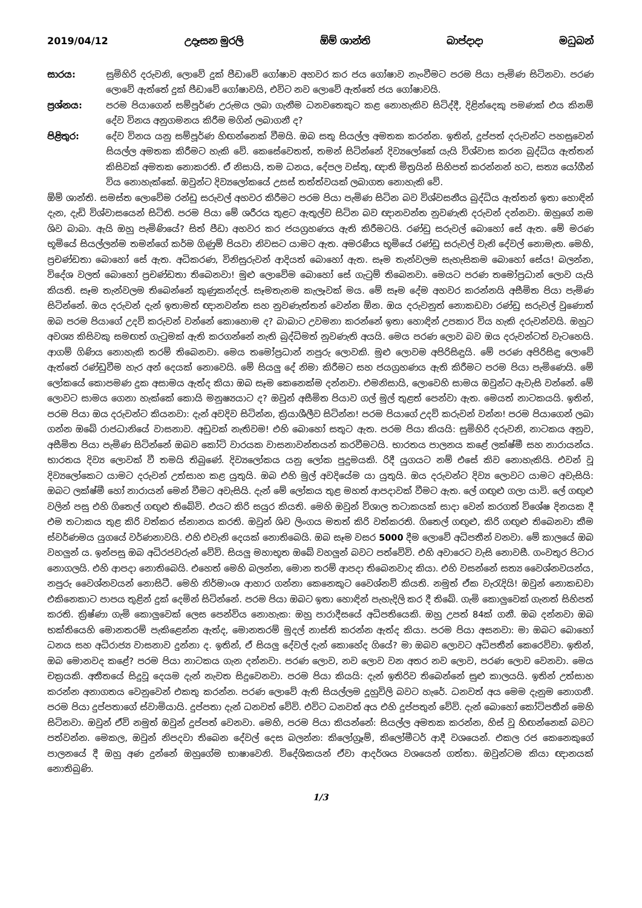2019/04/12 උදෑසන මුරලි ඕම් ශාන්ති බාප්දාදා මධුබන්
සාරය: සුමිහිරි දරුවනි, ලොවේ දුක් පීඩාවේ ගෝෂාව අහවර කර ජය ගෝෂාව නැංවීමට පරම පියා පැමිණ සිටිනවා. පරණ ලොවේ ඇත්තේ දුක් පීඩාවේ ගෝෂාවයි, එවිට නව ලොවේ ඇත්තේ ජය ගෝෂාවයි.
ප්‍රශ්නය: පරම පියාගෙන් සම්පූර්ණ උරුමය ලබා ගැනීම ධනවතෙකුට කළ නොහැකිව සිටිද්දී, දිළින්දෙකු පමණක් එය කිනම් දේව විනය අනුගමනය කිරීම මගින් ලබාගනී ද?
පිළිතුර: දේව විනය යනු සම්පූර්ණ හිඟන්නෙක් වීමයි. ඔබ සතු සියල්ල අමතක කරන්න. ඉතින්, දුප්පත් දරුවන්ට පහසුවෙන් සියල්ල අමතක කිරීමට හැකි වේ. කෙසේවෙතත්, තමන් සිටින්නේ දිව්‍යලෝකේ යැයි විශ්වාස කරන බුද්ධිය ඇත්තන් කිසිවක් අමතක නොකරති. ඒ නිසායි, තම ධනය, දේපල වස්තු, ඥාති මිත්‍රයින් සිහිපත් කරන්නන් හට, සත්‍ය යෝගීන් විය නොහැක්කේ. ඔවුන්ට දිව්‍යලෝකයේ උසස් තත්ත්වයක් ලබාගත නොහැකි වේ.
ඕම් ශාන්ති. සමස්ත ලොවේම රන්ඩු සරුවල් අහවර කිරීමට පරම පියා පැමිණ සිටින බව විශ්වසනීය බුද්ධිය ඇත්තන් ඉතා හොඳින් දැන, දැඩි විශ්වාසයෙන් සිටිති. පරම පියා මේ ශරීරය තුළට ඇතුල්ව සිටින බව ඥානවන්ත නුවණැති දරුවන් දන්නවා. ඔහුගේ නම ශිව බාබා. ඇයි ඔහු පැමිණියේ? සිත් පීඩා අහවර කර ජයග්‍රහණය ඇති කිරීමටයි. රණ්ඩු සරුවල් බොහෝ සේ ඇත. මේ මරණ භූමියේ සියල්ලන්ම තමන්ගේ කර්ම ගිණුම් පියවා නිවසට යාමට ඇත. අමරණීය භූමියේ රණ්ඩු සරුවල් වැනි දේවල් නොමැත. මෙහි, ප්‍රචණ්ඩතා බොහෝ සේ ඇත. අධිකරණ, විනිසුරුවන් ආදියත් බොහෝ ඇත. සෑම තැන්වලම සැහැසිකම බොහෝ සේය! බලන්න, විදේශ වලත් බොහෝ ප්‍රචණ්ඩතා තිබෙනවා! මුළු ලොවේම බොහෝ සේ ගැටුම් තිබෙනවා. මෙයට පරණ තමෝප්‍රධාන් ලොව යැයි කියති. සෑම තැන්වලම තිබෙන්නේ කුණුකන්දල්. සෑමතැනම කැලෑවක් මය. මේ සෑම දේම අහවර කරන්නයි අසීමිත පියා පැමිණ සිටින්නේ. ඔය දරුවන් දැන් ඉතාමත් ඥානවන්ත සහ නුවණැත්තන් වෙන්න ඕන. ඔය දරුවනුත් නොකඩවා රණ්ඩු සරුවල් වුණොත් ඔබ පරම පියාගේ උදව් කරුවන් වන්නේ කොහොම ද? බාබාට උවමනා කරන්නේ ඉතා හොඳින් උපකාර විය හැකි දරුවන්වයි. ඔහුට අවශ්‍ය කිසිවකු සමඟත් ගැටුමක් ඇති කරගන්නේ නැති බුද්ධිමත් නුවණැති අයයි. මෙය පරණ ලොව බව ඔය දරුවන්ටත් වැටහෙයි. ආගම් ගිණිය නොහැකි තරම් තිබෙනවා. මෙය තමෝප්‍රධාන් නපුරු ලොවකි. මුළු ලොවම අපිරිසිඳුයි. මේ පරණ අපිරිසිඳු ලොවේ ඇත්තේ රණ්ඩුවීම හැර අන් දෙයක් නොවෙයි. මේ සියලු දේ නිමා කිරීමට සහ ජයග්‍රහණය ඇති කිරීමට පරම පියා පැමිණෙයි. මේ ලෝකයේ කොපමණ දුක අසාමය ඇත්ද කියා ඔබ සෑම කෙනෙක්ම දන්නවා. එමනිසායි, ලොවෙහි සාමය ඔවුන්ට ඇවැසි වන්නේ. මේ ලොවට සාමය ගෙනා හැක්කේ කොයි මනුෂ්‍යයාට ද? ඔවුන් අසීමිත පියාව ගල් මුල් තුළත් පෙන්වා ඇත. මෙයත් නාටකයයි. ඉතින්, පරම පියා ඔය දරුවන්ට කියනවා: දැන් අවදිව සිටින්න, ක්‍රියාශීලීව සිටින්න! පරම පියාගේ උදව් කරුවන් වන්න! පරම පියාගෙන් ලබා ගන්න ඔබේ රාජධානියේ වාසනාව. අඩුවක් නැතිවම! එහි බොහෝ සතුට ඇත. පරම පියා කියයි: සුමිහිරි දරුවනි, නාටකය අනුව, අසීමිත පියා පැමිණ සිටින්නේ ඔබව කෝටි වාරයක වාසනාවන්තයන් කරවීමටයි. භාරතය පාලනය කළේ ලක්ෂ්මී සහ නාරායන්ය. භාරතය දිව්‍ය ලොවක් වී තමයි තිබුණේ. දිව්‍යලෝකය යනු ලෝක පුදුමයකි. රිදී යුගයට නම් එසේ කිව නොහැකියි. එවන් වූ දිව්‍යලෝකෙට යාමට දරුවන් උත්සාහ කළ යුතුයි. ඔබ එහි මුල් අවදියේම යා යුතුයි. ඔය දරුවන්ට දිව්‍ය ලොවට යාමට අවැසියි: ඔබට ලක්ෂ්මී හෝ නාරායන් මෙන් වීමට අවැසියි. දැන් මේ ලෝකය තුළ මහත් ආපදාවක් වීමට ඇත. ලේ ගඟුළු ගලා යාවි. ලේ ගඟුළු වලින් පසු එහි ගිතෙල් ගඟුළු තිබේවි. එයට කිරි සයුර කියති. මෙහි ඔවුන් විශාල තටාකයක් සාදා වෙන් කරගත් විශේෂ දිනයක දී එම තටාකය තුළ කිරි වත්කර ස්නානය කරති. ඔවුන් ශිව ලිංගය මතත් කිරි වත්කරති. ගිතෙල් ගඟුළු, කිරි ගඟුළු තිබෙනවා කීම ස්වර්ණමය යුගයේ වර්ණනාවයි. එහි එවැනි දෙයක් නොතිබෙයි. ඔබ සෑම වසර 5000 දීම ලොවේ අධිපතීන් වනවා. මේ කාලයේ ඔබ වහලුන් ය. ඉන්පසු ඔබ අධිරජවරුන් වේවි. සියලු මහාභූත ඔබේ වහලුන් බවට පත්වේවි. එහි අවාරෙට වැසි නොවසී. ගංවතුර පිටාර නොගලයි. එහි ආපදා නොතිබෙයි. එහෙත් මෙහි බලන්න, මොන තරම් ආපදා තිබෙනවාද කියා. එහි වසන්නේ සත්‍ය වෛශ්නවයන්ය, නපුරු වෛශ්නවයන් නොසිටී. මෙහි නිර්මාංශ ආහාර ගන්නා කෙනෙකුට වෛශ්නව් කියති. නමුත් ඒක වැරැදියි! ඔවුන් නොකඩවා එකිනෙකාට පාපය තුළින් දුක් දෙමින් සිටින්නේ. පරම පියා ඔබට ඉතා හොඳින් පැහැදිලි කර දී තිබේ. ගැමි කොලුවෙක් ගැනත් සිහිපත් කරති. ක්‍රිෂ්ණා ගැමි කොලුවෙක් ලෙස පෙන්විය නොහැක: ඔහු පාරාදීසයේ අධිපතියෙකි. ඔහු උපත් 84ක් ගනී. ඔබ දන්නවා ඔබ භක්තියෙහි මොනතරම් පැකිළෙන්න ඇත්ද, මොනතරම් මුදල් නාස්ති කරන්න ඇත්ද කියා. පරම පියා අසනවා: මා ඔබට බොහෝ ධනය සහ අධිරාජ්‍ය වාසනාව දුන්නා ද. ඉතින්, ඒ සියලු දේවල් දැන් කොහේද ගියේ? මා ඔබව ලොවට අධිපතීන් කෙරෙව්වා. ඉතින්, ඔබ මොනවද කළේ? පරම පියා නාටකය ගැන දන්නවා. පරණ ලොව, නව ලොව වන අතර නව ලොව, පරණ ලොව වෙනවා. මෙය චක්‍රයකි. අතීතයේ සිදුවූ දෙයම දැන් නැවත සිදුවෙනවා. පරම පියා කියයි: දැන් ඉතිරිව තිබෙන්නේ සුළු කාලයයි. ඉතින් උත්සාහ කරන්න අනාගතය වෙනුවෙන් එකතු කරන්න. පරණ ලොවේ ඇති සියල්ලම දූහුවිලි බවට හැරේ. ධනවත් අය මෙම දැනුම නොගනී. පරම පියා දුප්පතාගේ ස්වාමියායි. දුප්පතා දැන් ධනවත් වේවි. එවිට ධනවත් අය එහි දුප්පතුන් වේවි. දැන් බොහෝ කෝටිපතීන් මෙහි සිටිනවා. ඔවුන් ඒවි නමුත් ඔවුන් දුප්පත් වෙනවා. මෙහි, පරම පියා කියන්නේ: සියල්ල අමතක කරන්න, හිස් වූ හිඟන්නෙක් බවට පත්වන්න. මෙකල, ඔවුන් නිපදවා තිබෙන දේවල් දෙස බලන්න: කිලෝග්‍රෑම්, කිලෝමීටර් ආදී වශයෙන්. එකල රජ කෙනෙකුගේ පාලනයේ දී ඔහු අණ දුන්නේ ඔහුගේම භාෂාවෙනි. විදේශිකයන් ඒවා ආදර්ශය වශයෙන් ගත්තා. ඔවුන්ටම කියා ඥානයක් නොතිබුණි.
1/3